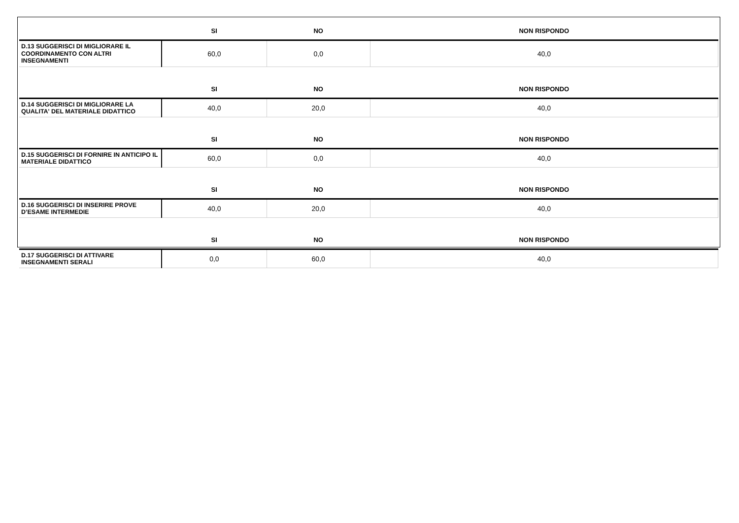| | SI | NO | NON RISPONDO |
| --- | --- | --- | --- |
| D.13 SUGGERISCI DI MIGLIORARE IL COORDINAMENTO CON ALTRI INSEGNAMENTI | 60,0 | 0,0 | 40,0 |
| | SI | NO | NON RISPONDO |
| D.14 SUGGERISCI DI MIGLIORARE LA QUALITA' DEL MATERIALE DIDATTICO | 40,0 | 20,0 | 40,0 |
| | SI | NO | NON RISPONDO |
| D.15 SUGGERISCI DI FORNIRE IN ANTICIPO IL MATERIALE DIDATTICO | 60,0 | 0,0 | 40,0 |
| | SI | NO | NON RISPONDO |
| D.16 SUGGERISCI DI INSERIRE PROVE D’ESAME INTERMEDIE | 40,0 | 20,0 | 40,0 |
| | SI | NO | NON RISPONDO |
| D.17 SUGGERISCI DI ATTIVARE INSEGNAMENTI SERALI | 0,0 | 60,0 | 40,0 |